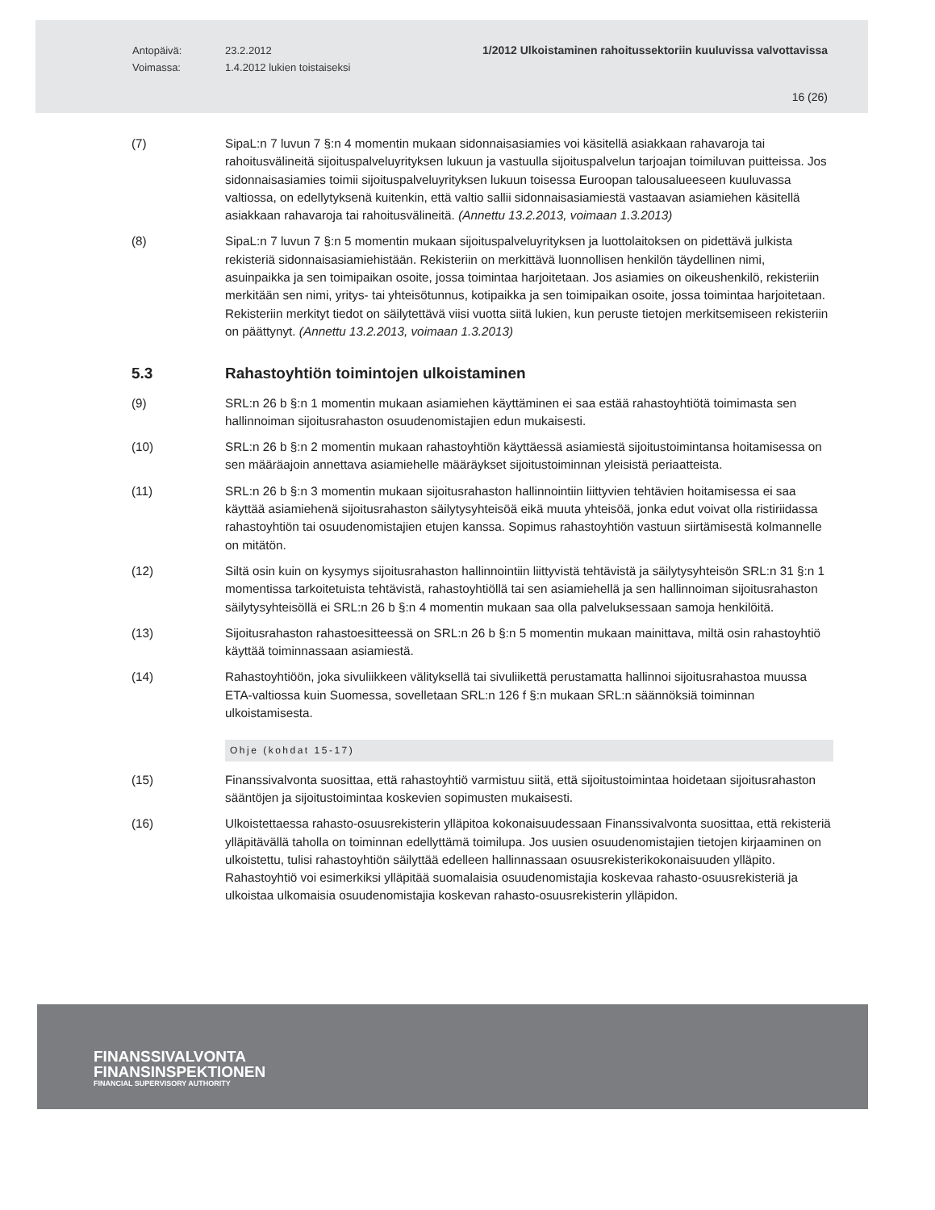Antopäivä:
Voimassa:
23.2.2012
1.4.2012 lukien toistaiseksi
1/2012 Ulkoistaminen rahoitussektoriin kuuluvissa valvottavissa
16 (26)
(7) SipaL:n 7 luvun 7 §:n 4 momentin mukaan sidonnaisasiamies voi käsitellä asiakkaan rahavaroja tai rahoitusvälineitä sijoituspalveluyrityksen lukuun ja vastuulla sijoituspalvelun tarjoajan toimiluvan puitteissa. Jos sidonnaisasiamies toimii sijoituspalveluyrityksen lukuun toisessa Euroopan talousalueeseen kuuluvassa valtiossa, on edellytyksenä kuitenkin, että valtio sallii sidonnaisasiamiestä vastaavan asiamiehen käsitellä asiakkaan rahavaroja tai rahoitusvälineitä. (Annettu 13.2.2013, voimaan 1.3.2013)
(8) SipaL:n 7 luvun 7 §:n 5 momentin mukaan sijoituspalveluyrityksen ja luottolaitoksen on pidettävä julkista rekisteriä sidonnaisasiamiehistään. Rekisteriin on merkittävä luonnollisen henkilön täydellinen nimi, asuinpaikka ja sen toimipaikan osoite, jossa toimintaa harjoitetaan. Jos asiamies on oikeushenkilö, rekisteriin merkitään sen nimi, yritys- tai yhteisötunnus, kotipaikka ja sen toimipaikan osoite, jossa toimintaa harjoitetaan. Rekisteriin merkityt tiedot on säilytettävä viisi vuotta siitä lukien, kun peruste tietojen merkitsemiseen rekisteriin on päättynyt. (Annettu 13.2.2013, voimaan 1.3.2013)
5.3 Rahastoyhtiön toimintojen ulkoistaminen
(9) SRL:n 26 b §:n 1 momentin mukaan asiamiehen käyttäminen ei saa estää rahastoyhtiötä toimimasta sen hallinnoiman sijoitusrahaston osuudenomistajien edun mukaisesti.
(10) SRL:n 26 b §:n 2 momentin mukaan rahastoyhtiön käyttäessä asiamiestä sijoitustoimintansa hoitamisessa on sen määräajoin annettava asiamiehelle määräykset sijoitustoiminnan yleisistä periaatteista.
(11) SRL:n 26 b §:n 3 momentin mukaan sijoitusrahaston hallinnointiin liittyvien tehtävien hoitamisessa ei saa käyttää asiamiehenä sijoitusrahaston säilytysyhteisöä eikä muuta yhteisöä, jonka edut voivat olla ristiriidassa rahastoyhtiön tai osuudenomistajien etujen kanssa. Sopimus rahastoyhtiön vastuun siirtämisestä kolmannelle on mitätön.
(12) Siltä osin kuin on kysymys sijoitusrahaston hallinnointiin liittyvistä tehtävistä ja säilytysyhteisön SRL:n 31 §:n 1 momentissa tarkoitetuista tehtävistä, rahastoyhtiöllä tai sen asiamiehellä ja sen hallinnoiman sijoitusrahaston säilytysyhteisöllä ei SRL:n 26 b §:n 4 momentin mukaan saa olla palveluksessaan samoja henkilöitä.
(13) Sijoitusrahaston rahastoesitteessä on SRL:n 26 b §:n 5 momentin mukaan mainittava, miltä osin rahastoyhtiö käyttää toiminnassaan asiamiestä.
(14) Rahastoyhtiöön, joka sivuliikkeen välityksellä tai sivuliikettä perustamatta hallinnoi sijoitusrahastoa muussa ETA-valtiossa kuin Suomessa, sovelletaan SRL:n 126 f §:n mukaan SRL:n säännöksiä toiminnan ulkoistamisesta.
Ohje (kohdat 15-17)
(15) Finanssivalvonta suosittaa, että rahastoyhtiö varmistuu siitä, että sijoitustoimintaa hoidetaan sijoitusrahaston sääntöjen ja sijoitustoimintaa koskevien sopimusten mukaisesti.
(16) Ulkoistettaessa rahasto-osuusrekisterin ylläpitoa kokonaisuudessaan Finanssivalvonta suosittaa, että rekisteriä ylläpitävällä taholla on toiminnan edellyttämä toimilupa. Jos uusien osuudenomistajien tietojen kirjaaminen on ulkoistettu, tulisi rahastoyhtiön säilyttää edelleen hallinnassaan osuusrekisterikokonaisuuden ylläpito. Rahastoyhtiö voi esimerkiksi ylläpitää suomalaisia osuudenomistajia koskevaa rahasto-osuusrekisteriä ja ulkoistaa ulkomaisia osuudenomistajia koskevan rahasto-osuusrekisterin ylläpidon.
FINANSSIVALVONTA
FINANSINSPEKTIONEN
FINANCIAL SUPERVISORY AUTHORITY